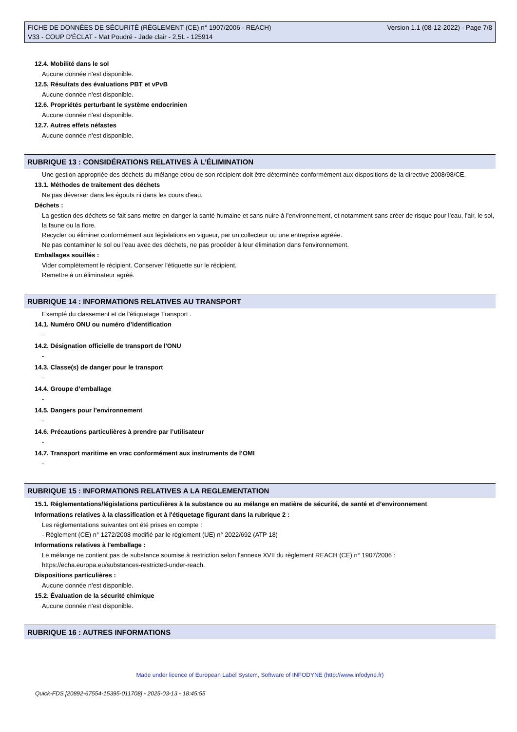FICHE DE DONNÉES DE SÉCURITÉ (RÈGLEMENT (CE) n° 1907/2006 - REACH)
V33 - COUP D'ÉCLAT - Mat Poudré - Jade clair - 2,5L - 125914
Version 1.1 (08-12-2022) - Page 7/8
12.4. Mobilité dans le sol
Aucune donnée n'est disponible.
12.5. Résultats des évaluations PBT et vPvB
Aucune donnée n'est disponible.
12.6. Propriétés perturbant le système endocrinien
Aucune donnée n'est disponible.
12.7. Autres effets néfastes
Aucune donnée n'est disponible.
RUBRIQUE 13 : CONSIDÉRATIONS RELATIVES À L’ÉLIMINATION
Une gestion appropriée des déchets du mélange et/ou de son récipient doit être déterminée conformément aux dispositions de la directive 2008/98/CE.
13.1. Méthodes de traitement des déchets
Ne pas déverser dans les égouts ni dans les cours d'eau.
Déchets :
La gestion des déchets se fait sans mettre en danger la santé humaine et sans nuire à l'environnement, et notamment sans créer de risque pour l'eau, l'air, le sol, la faune ou la flore.
Recycler ou éliminer conformément aux législations en vigueur, par un collecteur ou une entreprise agréée.
Ne pas contaminer le sol ou l'eau avec des déchets, ne pas procéder à leur élimination dans l'environnement.
Emballages souillés :
Vider complètement le récipient. Conserver l'étiquette sur le récipient.
Remettre à un éliminateur agréé.
RUBRIQUE 14 : INFORMATIONS RELATIVES AU TRANSPORT
Exempté du classement et de l'étiquetage Transport .
14.1. Numéro ONU ou numéro d’identification
-
14.2. Désignation officielle de transport de l'ONU
-
14.3. Classe(s) de danger pour le transport
-
14.4. Groupe d’emballage
-
14.5. Dangers pour l’environnement
-
14.6. Précautions particulières à prendre par l’utilisateur
-
14.7. Transport maritime en vrac conformément aux instruments de l’OMI
-
RUBRIQUE 15 : INFORMATIONS RELATIVES A LA REGLEMENTATION
15.1. Réglementations/législations particulières à la substance ou au mélange en matière de sécurité, de santé et d’environnement
Informations relatives à la classification et à l'étiquetage figurant dans la rubrique 2 :
Les réglementations suivantes ont été prises en compte :
- Règlement (CE) n° 1272/2008 modifié par le règlement (UE) n° 2022/692 (ATP 18)
Informations relatives à l'emballage :
Le mélange ne contient pas de substance soumise à restriction selon l'annexe XVII du règlement REACH (CE) n° 1907/2006 : https://echa.europa.eu/substances-restricted-under-reach.
Dispositions particulières :
Aucune donnée n'est disponible.
15.2. Évaluation de la sécurité chimique
Aucune donnée n'est disponible.
RUBRIQUE 16 : AUTRES INFORMATIONS
Made under licence of European Label System, Software of INFODYNE (http://www.infodyne.fr)
Quick-FDS [20892-67554-15395-011708] - 2025-03-13 - 18:45:55